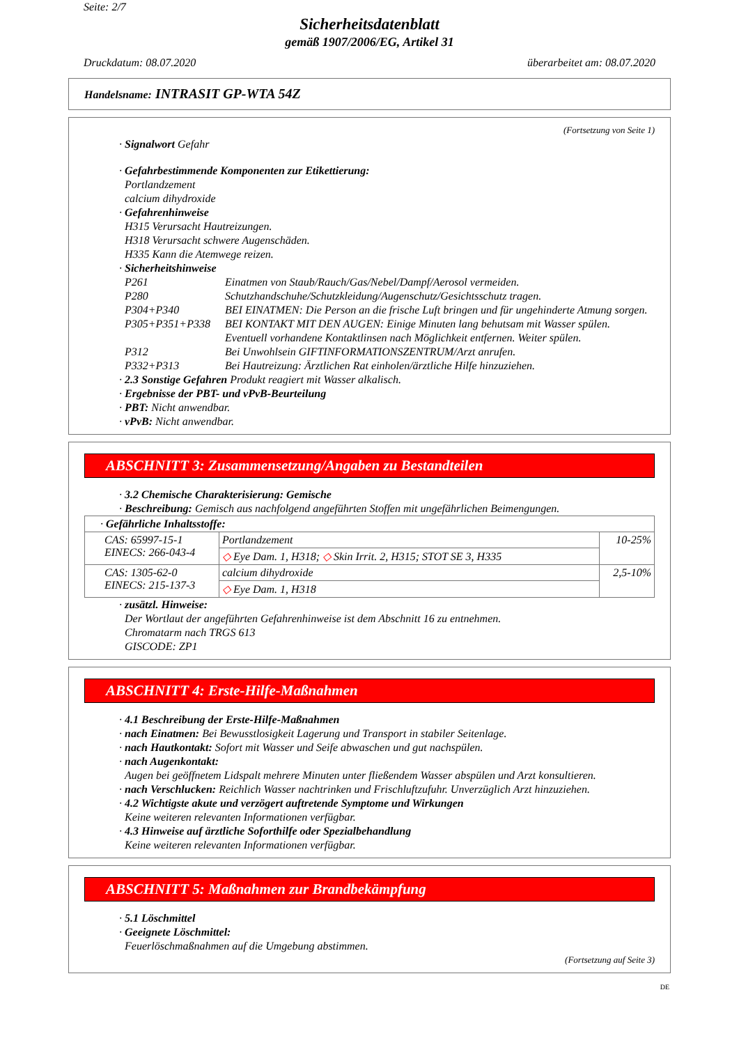Seite: 2/7
Sicherheitsdatenblatt
gemäß 1907/2006/EG, Artikel 31
Druckdatum: 08.07.2020 überarbeitet am: 08.07.2020
Handelsname: INTRASIT GP-WTA 54Z
(Fortsetzung von Seite 1)
· Signalwort Gefahr
· Gefahrbestimmende Komponenten zur Etikettierung:
Portlandzement
calcium dihydroxide
· Gefahrenhinweise
H315 Verursacht Hautreizungen.
H318 Verursacht schwere Augenschäden.
H335 Kann die Atemwege reizen.
· Sicherheitshinweise
| P261 | Einatmen von Staub/Rauch/Gas/Nebel/Dampf/Aerosol vermeiden. |
| P280 | Schutzhandschuhe/Schutzkleidung/Augenschutz/Gesichtsschutz tragen. |
| P304+P340 | BEI EINATMEN: Die Person an die frische Luft bringen und für ungehinderte Atmung sorgen. |
| P305+P351+P338 | BEI KONTAKT MIT DEN AUGEN: Einige Minuten lang behutsam mit Wasser spülen. Eventuell vorhandene Kontaktlinsen nach Möglichkeit entfernen. Weiter spülen. |
| P312 | Bei Unwohlsein GIFTINFORMATIONSZENTRUM/Arzt anrufen. |
| P332+P313 | Bei Hautreizung: Ärztlichen Rat einholen/ärztliche Hilfe hinzuziehen. |
· 2.3 Sonstige Gefahren Produkt reagiert mit Wasser alkalisch.
· Ergebnisse der PBT- und vPvB-Beurteilung
· PBT: Nicht anwendbar.
· vPvB: Nicht anwendbar.
ABSCHNITT 3: Zusammensetzung/Angaben zu Bestandteilen
· 3.2 Chemische Charakterisierung: Gemische
· Beschreibung: Gemisch aus nachfolgend angeführten Stoffen mit ungefährlichen Beimengungen.
| · Gefährliche Inhaltsstoffe: | | |
| CAS: 65997-15-1 EINECS: 266-043-4 | Portlandzement | 10-25% |
| | ◇ Eye Dam. 1, H318; ◇ Skin Irrit. 2, H315; STOT SE 3, H335 | |
| CAS: 1305-62-0 EINECS: 215-137-3 | calcium dihydroxide | 2,5-10% |
| | ◇ Eye Dam. 1, H318 | |
· zusätzl. Hinweise:
Der Wortlaut der angeführten Gefahrenhinweise ist dem Abschnitt 16 zu entnehmen.
Chromatarm nach TRGS 613
GISCODE: ZP1
ABSCHNITT 4: Erste-Hilfe-Maßnahmen
· 4.1 Beschreibung der Erste-Hilfe-Maßnahmen
· nach Einatmen: Bei Bewusstlosigkeit Lagerung und Transport in stabiler Seitenlage.
· nach Hautkontakt: Sofort mit Wasser und Seife abwaschen und gut nachspülen.
· nach Augenkontakt:
Augen bei geöffnetem Lidspalt mehrere Minuten unter fließendem Wasser abspülen und Arzt konsultieren.
· nach Verschlucken: Reichlich Wasser nachtrinken und Frischluftzufuhr. Unverzüglich Arzt hinzuziehen.
· 4.2 Wichtigste akute und verzögert auftretende Symptome und Wirkungen
Keine weiteren relevanten Informationen verfügbar.
· 4.3 Hinweise auf ärztliche Soforthilfe oder Spezialbehandlung
Keine weiteren relevanten Informationen verfügbar.
ABSCHNITT 5: Maßnahmen zur Brandbekämpfung
· 5.1 Löschmittel
· Geeignete Löschmittel:
Feuerlöschmaßnahmen auf die Umgebung abstimmen.
(Fortsetzung auf Seite 3)
DE